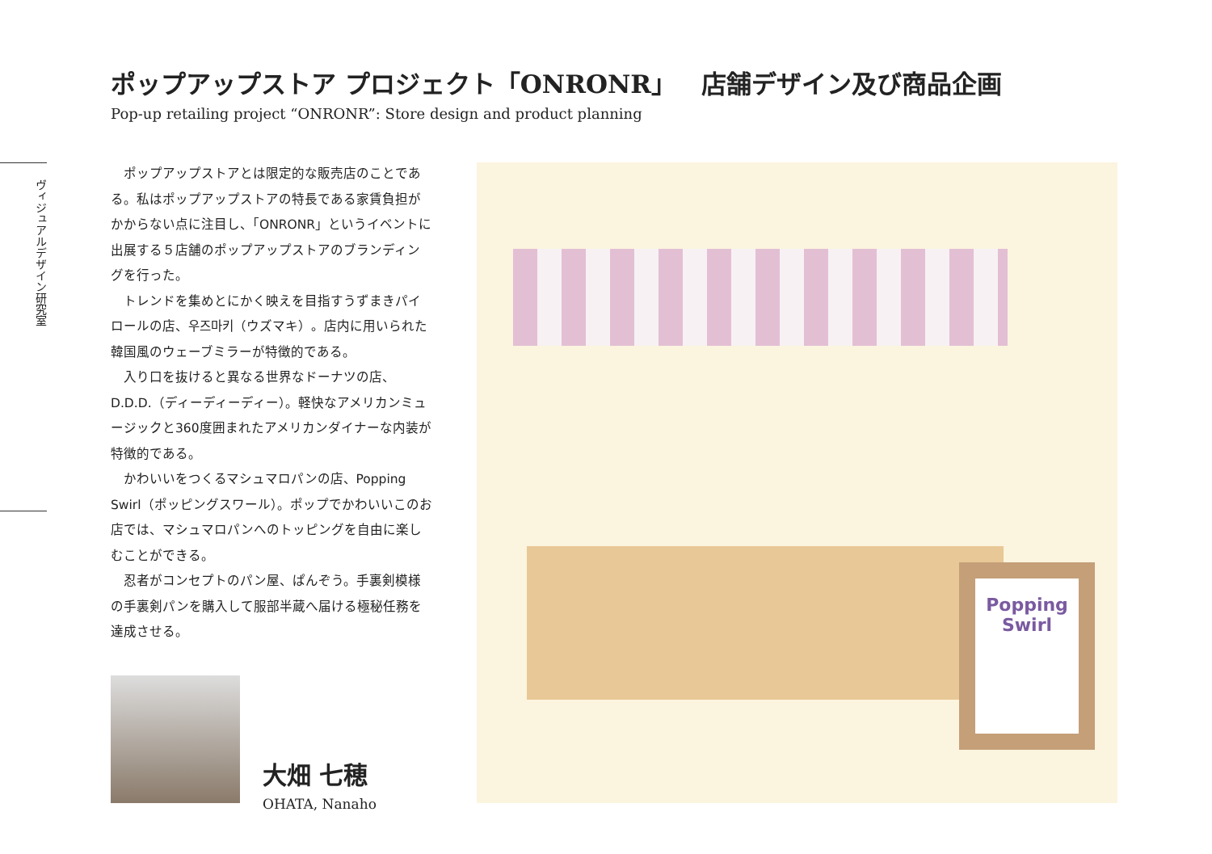ポップアップストア プロジェクト「ONRONR」　店舗デザイン及び商品企画
Pop-up retailing project “ONRONR”: Store design and product planning
ヴィジュアルデザイン研究室
ポップアップストアとは限定的な販売店のことである。私はポップアップストアの特長である家賃負担がかからない点に注目し、「ONRONR」というイベントに出展する５店舗のポップアップストアのブランディングを行った。
トレンドを集めとにかく映えを目指すうずまきパイロールの店、우즈마키（ウズマキ）。店内に用いられた韓国風のウェーブミラーが特徴的である。
入り口を抜けると異なる世界なドーナツの店、D.D.D.（ディーディーディー）。軽快なアメリカンミュージックと360度囲まれたアメリカンダイナーな内装が特徴的である。
かわいいをつくるマシュマロパンの店、Popping Swirl（ポッピングスワール）。ポップでかわいいこのお店では、マシュマロパンへのトッピングを自由に楽しむことができる。
忍者がコンセプトのパン屋、ぱんぞう。手裏剣模様の手裏剣パンを購入して服部半蔵へ届ける極秘任務を達成させる。
大畑 七穂
OHATA, Nanaho
Popping Swirl